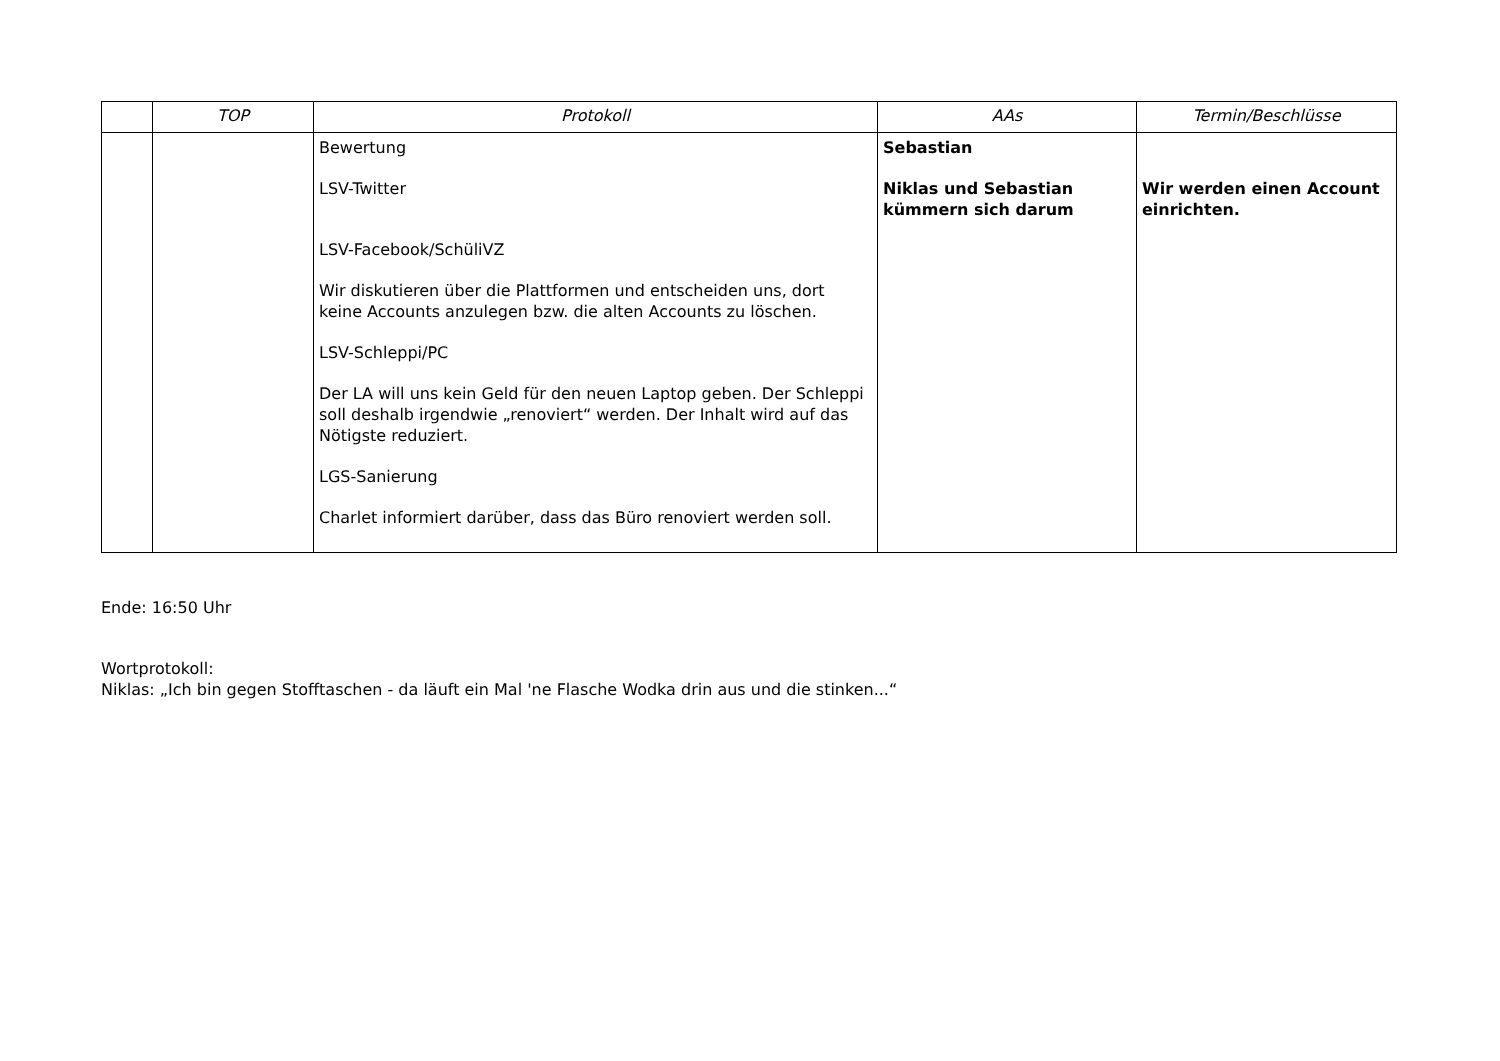| | TOP | Protokoll | AAs | Termin/Beschlüsse |
| --- | --- | --- | --- | --- |
| | | Bewertung LSV-Twitter LSV-Facebook/SchüliVZ Wir diskutieren über die Plattformen und entscheiden uns, dort keine Accounts anzulegen bzw. die alten Accounts zu löschen. LSV-Schleppi/PC Der LA will uns kein Geld für den neuen Laptop geben. Der Schleppi soll deshalb irgendwie „renoviert“ werden. Der Inhalt wird auf das Nötigste reduziert. LGS-Sanierung Charlet informiert darüber, dass das Büro renoviert werden soll. | Sebastian Niklas und Sebastian kümmern sich darum | Wir werden einen Account einrichten. |
Ende: 16:50 Uhr
Wortprotokoll:
Niklas: „Ich bin gegen Stofftaschen - da läuft ein Mal 'ne Flasche Wodka drin aus und die stinken...“